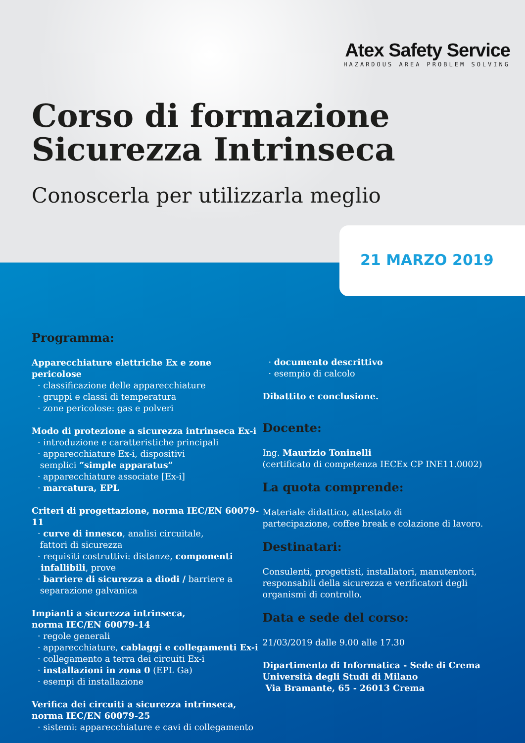Atex Safety Service
HAZARDOUS AREA PROBLEM SOLVING
Corso di formazione
Sicurezza Intrinseca
Conoscerla per utilizzarla meglio
21 MARZO 2019
Programma:
Apparecchiature elettriche Ex e zone pericolose
· classificazione delle apparecchiature
· gruppi e classi di temperatura
· zone pericolose: gas e polveri
Modo di protezione a sicurezza intrinseca Ex-i
· introduzione e caratteristiche principali
· apparecchiature Ex-i, dispositivi
semplici “simple apparatus”
· apparecchiature associate [Ex-i]
· marcatura, EPL
Criteri di progettazione, norma IEC/EN 60079-11
· curve di innesco, analisi circuitale,
fattori di sicurezza
· requisiti costruttivi: distanze, componenti
infallibili, prove
· barriere di sicurezza a diodi / barriere a
separazione galvanica
Impianti a sicurezza intrinseca,
norma IEC/EN 60079-14
· regole generali
· apparecchiature, cablaggi e collegamenti Ex-i
· collegamento a terra dei circuiti Ex-i
· installazioni in zona 0 (EPL Ga)
· esempi di installazione
Verifica dei circuiti a sicurezza intrinseca,
norma IEC/EN 60079-25
· sistemi: apparecchiature e cavi di collegamento
· documento descrittivo
· esempio di calcolo
Dibattito e conclusione.
Docente:
Ing. Maurizio Toninelli
(certificato di competenza IECEx CP INE11.0002)
La quota comprende:
Materiale didattico, attestato di
partecipazione, coffee break e colazione di lavoro.
Destinatari:
Consulenti, progettisti, installatori, manutentori,
responsabili della sicurezza e verificatori degli
organismi di controllo.
Data e sede del corso:
21/03/2019 dalle 9.00 alle 17.30
Dipartimento di Informatica - Sede di Crema
Università degli Studi di Milano
Via Bramante, 65 - 26013 Crema